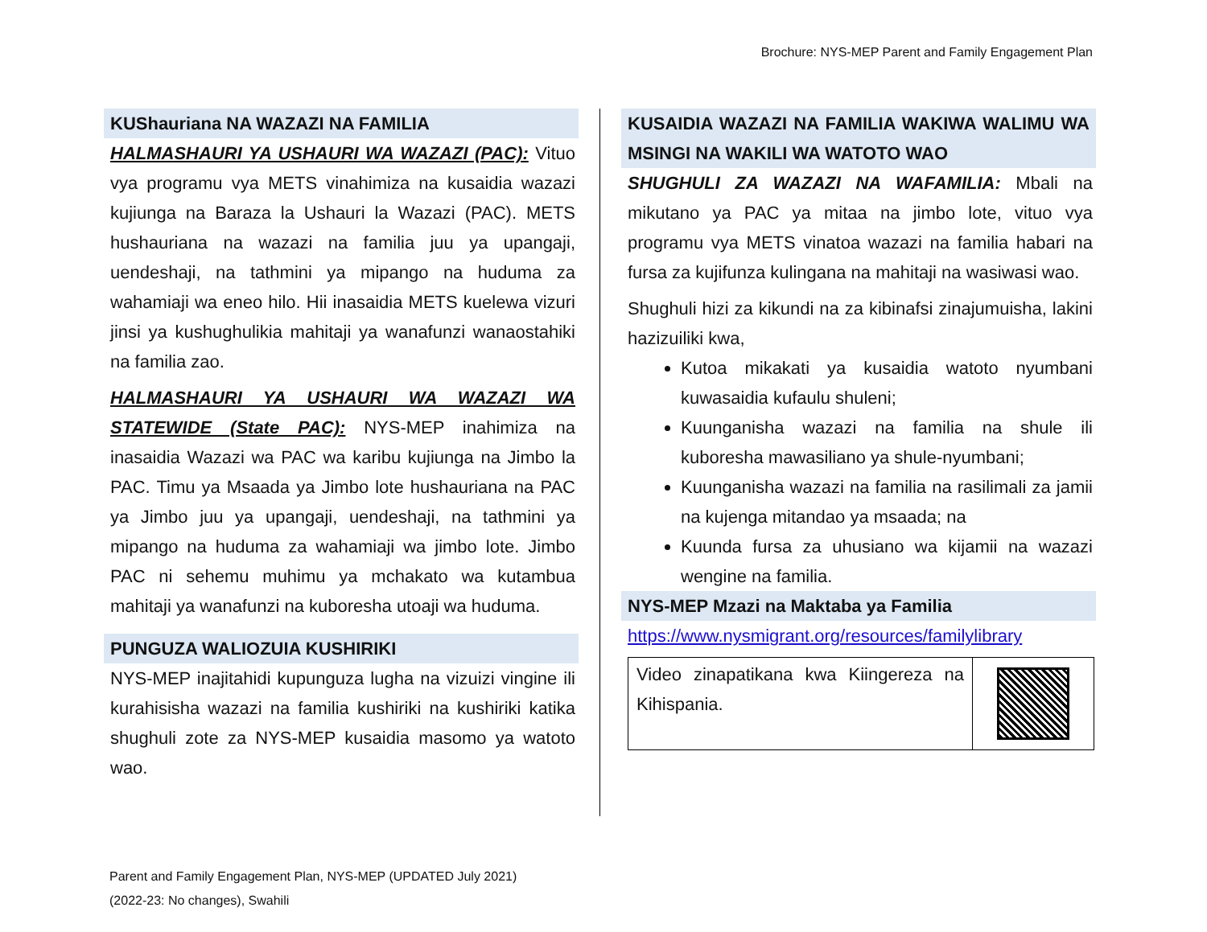Brochure: NYS-MEP Parent and Family Engagement Plan
KUShauriana NA WAZAZI NA FAMILIA
HALMASHAURI YA USHAURI WA WAZAZI (PAC): Vituo vya programu vya METS vinahimiza na kusaidia wazazi kujiunga na Baraza la Ushauri la Wazazi (PAC). METS hushauriana na wazazi na familia juu ya upangaji, uendeshaji, na tathmini ya mipango na huduma za wahamiaji wa eneo hilo. Hii inasaidia METS kuelewa vizuri jinsi ya kushughulikia mahitaji ya wanafunzi wanaostahiki na familia zao.
HALMASHAURI YA USHAURI WA WAZAZI WA STATEWIDE (State PAC): NYS-MEP inahimiza na inasaidia Wazazi wa PAC wa karibu kujiunga na Jimbo la PAC. Timu ya Msaada ya Jimbo lote hushauriana na PAC ya Jimbo juu ya upangaji, uendeshaji, na tathmini ya mipango na huduma za wahamiaji wa jimbo lote. Jimbo PAC ni sehemu muhimu ya mchakato wa kutambua mahitaji ya wanafunzi na kuboresha utoaji wa huduma.
PUNGUZA WALIOZUIA KUSHIRIKI
NYS-MEP inajitahidi kupunguza lugha na vizuizi vingine ili kurahisisha wazazi na familia kushiriki na kushiriki katika shughuli zote za NYS-MEP kusaidia masomo ya watoto wao.
KUSAIDIA WAZAZI NA FAMILIA WAKIWA WALIMU WA MSINGI NA WAKILI WA WATOTO WAO
SHUGHULI ZA WAZAZI NA WAFAMILIA: Mbali na mikutano ya PAC ya mitaa na jimbo lote, vituo vya programu vya METS vinatoa wazazi na familia habari na fursa za kujifunza kulingana na mahitaji na wasiwasi wao.
Shughuli hizi za kikundi na za kibinafsi zinajumuisha, lakini hazizuiliki kwa,
Kutoa mikakati ya kusaidia watoto nyumbani kuwasaidia kufaulu shuleni;
Kuunganisha wazazi na familia na shule ili kuboresha mawasiliano ya shule-nyumbani;
Kuunganisha wazazi na familia na rasilimali za jamii na kujenga mitandao ya msaada; na
Kuunda fursa za uhusiano wa kijamii na wazazi wengine na familia.
NYS-MEP Mzazi na Maktaba ya Familia
https://www.nysmigrant.org/resources/familylibrary
| Video zinapatikana kwa Kiingereza na Kihispania. | |
Parent and Family Engagement Plan, NYS-MEP (UPDATED July 2021)
(2022-23: No changes), Swahili